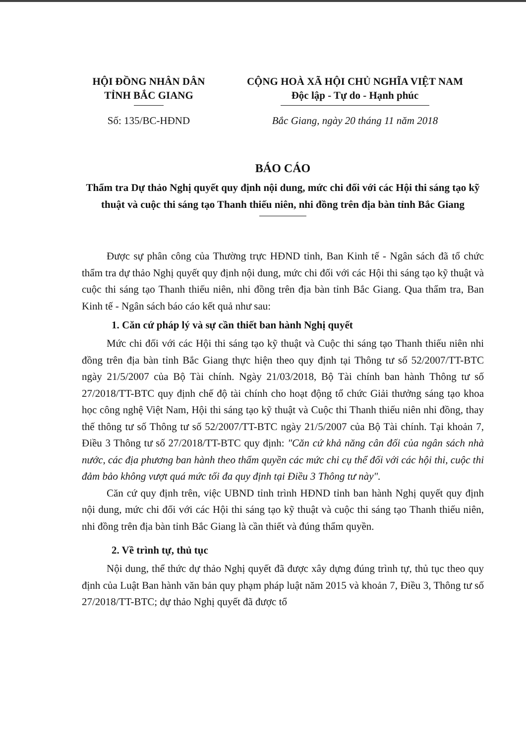HỘI ĐỒNG NHÂN DÂN
TỈNH BẮC GIANG
CỘNG HOÀ XÃ HỘI CHỦ NGHĨA VIỆT NAM
Độc lập - Tự do - Hạnh phúc
Số: 135/BC-HĐND Bắc Giang, ngày 20 tháng 11 năm 2018
BÁO CÁO
Thẩm tra Dự thảo Nghị quyết quy định nội dung, mức chi đối với các Hội thi sáng tạo kỹ thuật và cuộc thi sáng tạo Thanh thiếu niên, nhi đồng trên địa bàn tỉnh Bắc Giang
Được sự phân công của Thường trực HĐND tỉnh, Ban Kinh tế - Ngân sách đã tổ chức thẩm tra dự thảo Nghị quyết quy định nội dung, mức chi đối với các Hội thi sáng tạo kỹ thuật và cuộc thi sáng tạo Thanh thiếu niên, nhi đồng trên địa bàn tỉnh Bắc Giang. Qua thẩm tra, Ban Kinh tế - Ngân sách báo cáo kết quả như sau:
1. Căn cứ pháp lý và sự cần thiết ban hành Nghị quyết
Mức chi đối với các Hội thi sáng tạo kỹ thuật và Cuộc thi sáng tạo Thanh thiếu niên nhi đồng trên địa bàn tỉnh Bắc Giang thực hiện theo quy định tại Thông tư số 52/2007/TT-BTC ngày 21/5/2007 của Bộ Tài chính. Ngày 21/03/2018, Bộ Tài chính ban hành Thông tư số 27/2018/TT-BTC quy định chế độ tài chính cho hoạt động tổ chức Giải thưởng sáng tạo khoa học công nghệ Việt Nam, Hội thi sáng tạo kỹ thuật và Cuộc thi Thanh thiếu niên nhi đồng, thay thế thông tư số Thông tư số 52/2007/TT-BTC ngày 21/5/2007 của Bộ Tài chính. Tại khoản 7, Điều 3 Thông tư số 27/2018/TT-BTC quy định: "Căn cứ khả năng cân đối của ngân sách nhà nước, các địa phương ban hành theo thẩm quyền các mức chi cụ thể đối với các hội thi, cuộc thi đảm bảo không vượt quá mức tối đa quy định tại Điều 3 Thông tư này".
Căn cứ quy định trên, việc UBND tỉnh trình HĐND tỉnh ban hành Nghị quyết quy định nội dung, mức chi đối với các Hội thi sáng tạo kỹ thuật và cuộc thi sáng tạo Thanh thiếu niên, nhi đồng trên địa bàn tỉnh Bắc Giang là cần thiết và đúng thẩm quyền.
2. Về trình tự, thủ tục
Nội dung, thể thức dự thảo Nghị quyết đã được xây dựng đúng trình tự, thủ tục theo quy định của Luật Ban hành văn bản quy phạm pháp luật năm 2015 và khoản 7, Điều 3, Thông tư số 27/2018/TT-BTC; dự thảo Nghị quyết đã được tổ